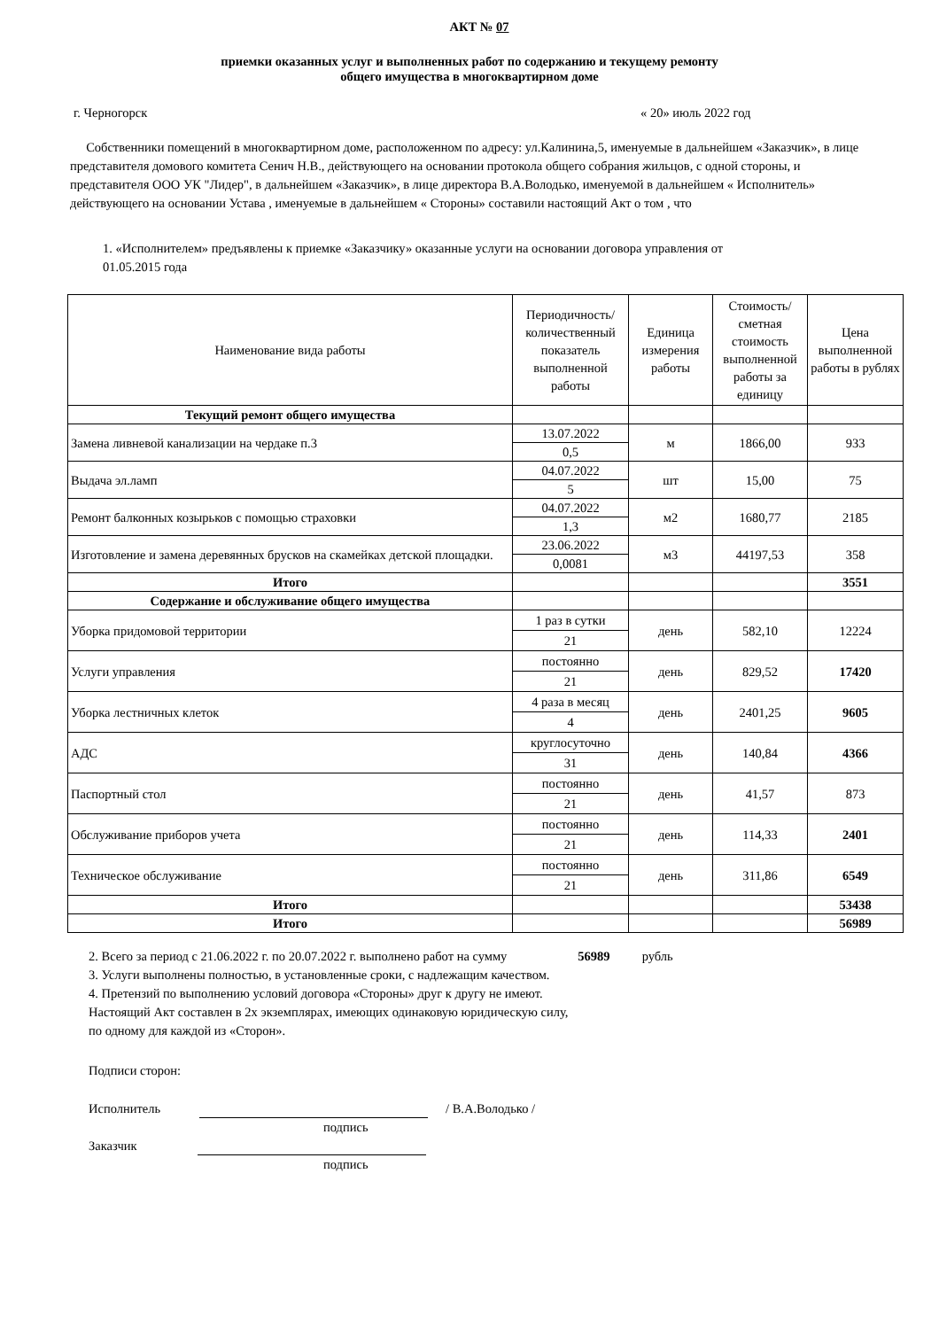АКТ № 07
приемки оказанных услуг и выполненных работ по содержанию и текущему ремонту
общего имущества в многоквартирном доме
г. Черногорск « 20» июль 2022 год
Собственники помещений в многоквартирном доме, расположенном по адресу: ул.Калинина,5, именуемые в дальнейшем «Заказчик», в лице представителя домового комитета Сенич Н.В., действующего на основании протокола общего собрания жильцов, с одной стороны, и представителя ООО УК "Лидер", в дальнейшем «Заказчик», в лице директора В.А.Володько, именуемой в дальнейшем « Исполнитель» действующего на основании Устава , именуемые в дальнейшем « Стороны» составили настоящий Акт о том , что
1. «Исполнителем» предъявлены к приемке «Заказчику» оказанные услуги на основании договора управления от 01.05.2015 года
| Наименование вида работы | Периодичность/количественный показатель выполненной работы | Единица измерения работы | Стоимость/ сметная стоимость выполненной работы за единицу | Цена выполненной работы в рублях |
| --- | --- | --- | --- | --- |
| Текущий ремонт общего имущества | | | | |
| Замена ливневой канализации на чердаке п.3 | 13.07.2022 | м | 1866,00 | 933 |
| | 0,5 | | | |
| Выдача эл.ламп | 04.07.2022 | шт | 15,00 | 75 |
| | 5 | | | |
| Ремонт балконных козырьков с помощью страховки | 04.07.2022 | м2 | 1680,77 | 2185 |
| | 1,3 | | | |
| Изготовление и замена деревянных брусков на скамейках детской площадки. | 23.06.2022 | м3 | 44197,53 | 358 |
| | 0,0081 | | | |
| Итого | | | | 3551 |
| Содержание и обслуживание общего имущества | | | | |
| Уборка придомовой территории | 1 раз в сутки | день | 582,10 | 12224 |
| | 21 | | | |
| Услуги управления | постоянно | день | 829,52 | 17420 |
| | 21 | | | |
| Уборка лестничных клеток | 4 раза в месяц | день | 2401,25 | 9605 |
| | 4 | | | |
| АДС | круглосуточно | день | 140,84 | 4366 |
| | 31 | | | |
| Паспортный стол | постоянно | день | 41,57 | 873 |
| | 21 | | | |
| Обслуживание приборов учета | постоянно | день | 114,33 | 2401 |
| | 21 | | | |
| Техническое обслуживание | постоянно | день | 311,86 | 6549 |
| | 21 | | | |
| Итого | | | | 53438 |
| Итого | | | | 56989 |
2. Всего за период с 21.06.2022 г. по 20.07.2022 г. выполнено работ на сумму 56989 рубль
3. Услуги выполнены полностью, в установленные сроки, с надлежащим качеством.
4. Претензий по выполнению условий договора «Стороны» друг к другу не имеют.
Настоящий Акт составлен в 2х экземплярах, имеющих одинаковую юридическую силу,
по одному для каждой из «Сторон».
Подписи сторон:
Исполнитель / В.А.Володько /
подпись
Заказчик
подпись